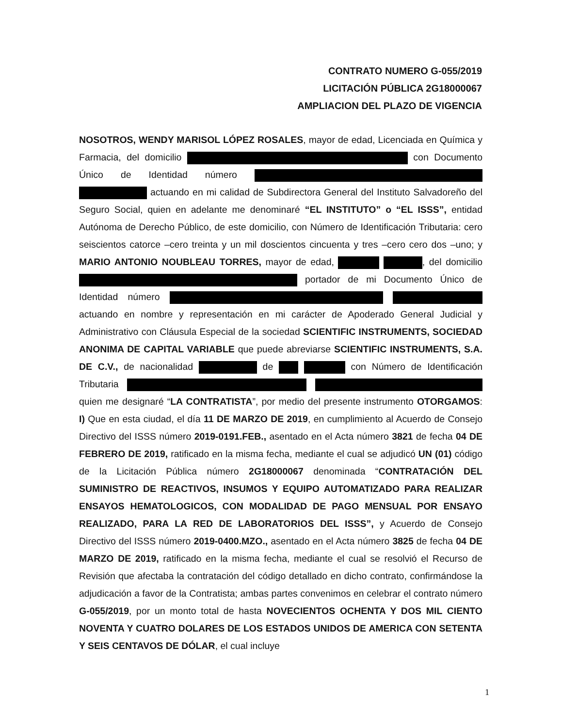CONTRATO NUMERO G-055/2019
LICITACIÓN PÚBLICA 2G18000067
AMPLIACION DEL PLAZO DE VIGENCIA
NOSOTROS, WENDY MARISOL LÓPEZ ROSALES, mayor de edad, Licenciada en Química y Farmacia, del domicilio con Documento Único de Identidad número actuando en mi calidad de Subdirectora General del Instituto Salvadoreño del Seguro Social, quien en adelante me denominaré “EL INSTITUTO” o “EL ISSS”, entidad Autónoma de Derecho Público, de este domicilio, con Número de Identificación Tributaria: cero seiscientos catorce –cero treinta y un mil doscientos cincuenta y tres –cero cero dos –uno; y MARIO ANTONIO NOUBLEAU TORRES, mayor de edad, , del domicilio portador de mi Documento Único de Identidad número actuando en nombre y representación en mi carácter de Apoderado General Judicial y Administrativo con Cláusula Especial de la sociedad SCIENTIFIC INSTRUMENTS, SOCIEDAD ANONIMA DE CAPITAL VARIABLE que puede abreviarse SCIENTIFIC INSTRUMENTS, S.A. DE C.V., de nacionalidad de con Número de Identificación Tributaria quien me designaré “LA CONTRATISTA”, por medio del presente instrumento OTORGAMOS: I) Que en esta ciudad, el día 11 DE MARZO DE 2019, en cumplimiento al Acuerdo de Consejo Directivo del ISSS número 2019-0191.FEB., asentado en el Acta número 3821 de fecha 04 DE FEBRERO DE 2019, ratificado en la misma fecha, mediante el cual se adjudicó UN (01) código de la Licitación Pública número 2G18000067 denominada “CONTRATACIÓN DEL SUMINISTRO DE REACTIVOS, INSUMOS Y EQUIPO AUTOMATIZADO PARA REALIZAR ENSAYOS HEMATOLOGICOS, CON MODALIDAD DE PAGO MENSUAL POR ENSAYO REALIZADO, PARA LA RED DE LABORATORIOS DEL ISSS”, y Acuerdo de Consejo Directivo del ISSS número 2019-0400.MZO., asentado en el Acta número 3825 de fecha 04 DE MARZO DE 2019, ratificado en la misma fecha, mediante el cual se resolvió el Recurso de Revisión que afectaba la contratación del código detallado en dicho contrato, confirmándose la adjudicación a favor de la Contratista; ambas partes convenimos en celebrar el contrato número G-055/2019, por un monto total de hasta NOVECIENTOS OCHENTA Y DOS MIL CIENTO NOVENTA Y CUATRO DOLARES DE LOS ESTADOS UNIDOS DE AMERICA CON SETENTA Y SEIS CENTAVOS DE DÓLAR, el cual incluye
1